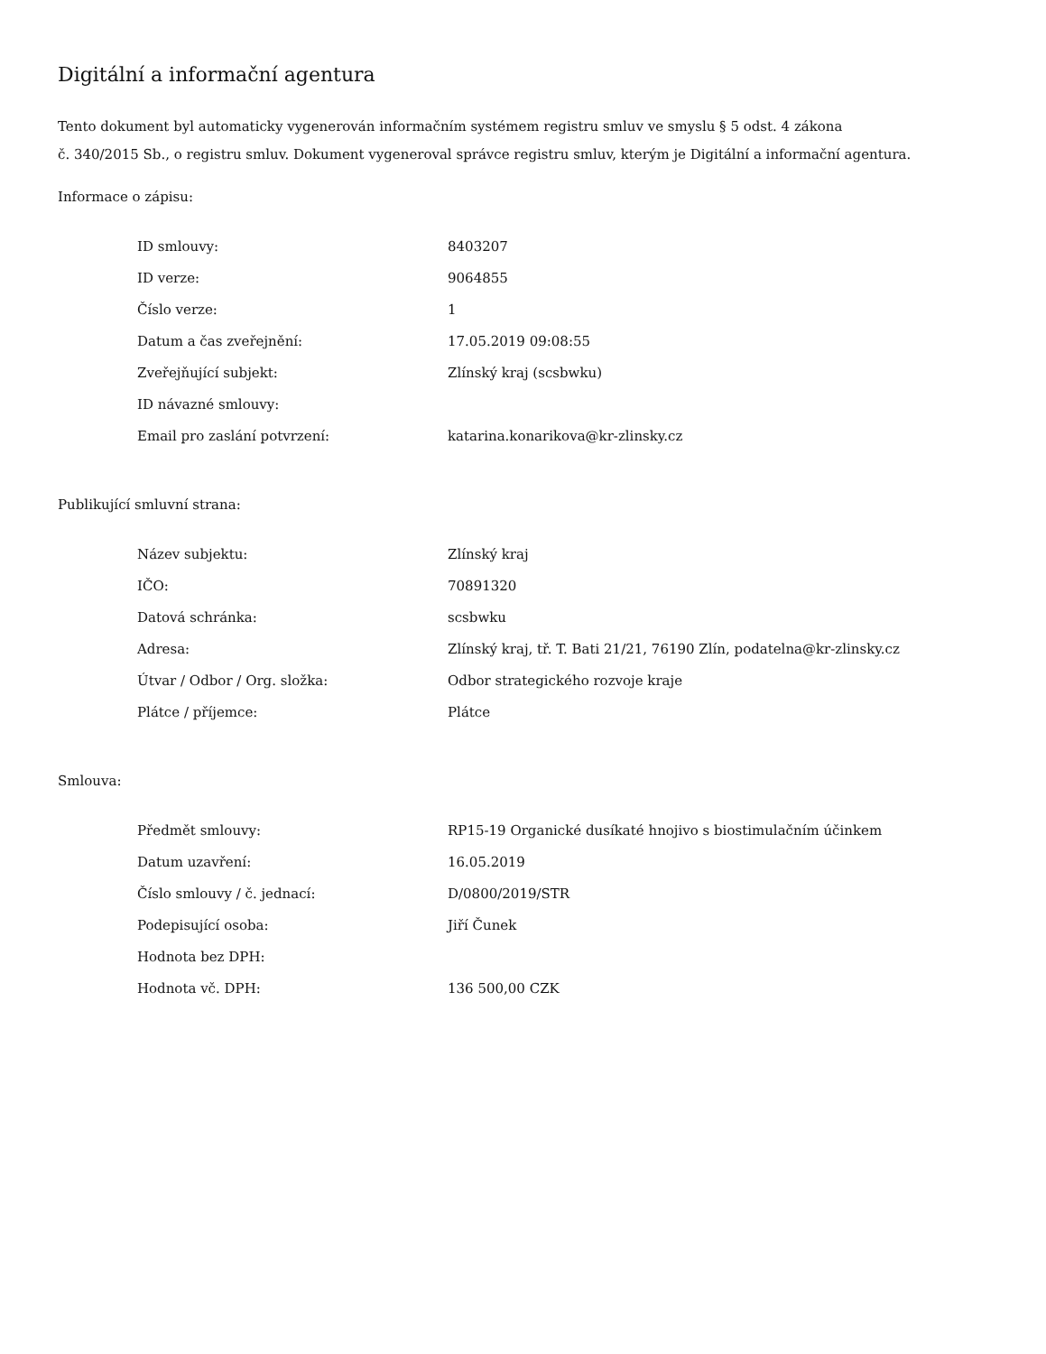Digitální a informační agentura
Tento dokument byl automaticky vygenerován informačním systémem registru smluv ve smyslu § 5 odst. 4 zákona
č. 340/2015 Sb., o registru smluv. Dokument vygeneroval správce registru smluv, kterým je Digitální a informační agentura.
Informace o zápisu:
| ID smlouvy: | 8403207 |
| ID verze: | 9064855 |
| Číslo verze: | 1 |
| Datum a čas zveřejnění: | 17.05.2019 09:08:55 |
| Zveřejňující subjekt: | Zlínský kraj (scsbwku) |
| ID návazné smlouvy: | |
| Email pro zaslání potvrzení: | katarina.konarikova@kr-zlinsky.cz |
Publikující smluvní strana:
| Název subjektu: | Zlínský kraj |
| IČO: | 70891320 |
| Datová schránka: | scsbwku |
| Adresa: | Zlínský kraj, tř. T. Bati 21/21, 76190 Zlín, podatelna@kr-zlinsky.cz |
| Útvar / Odbor / Org. složka: | Odbor strategického rozvoje kraje |
| Plátce / příjemce: | Plátce |
Smlouva:
| Předmět smlouvy: | RP15-19 Organické dusíkaté hnojivo s biostimulačním účinkem |
| Datum uzavření: | 16.05.2019 |
| Číslo smlouvy / č. jednací: | D/0800/2019/STR |
| Podepisující osoba: | Jiří Čunek |
| Hodnota bez DPH: | |
| Hodnota vč. DPH: | 136 500,00 CZK |